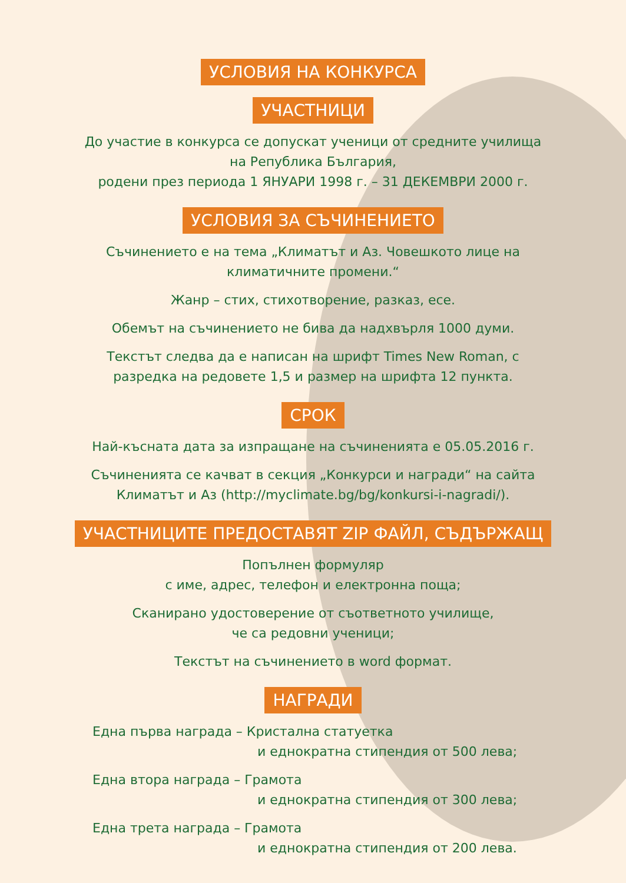УСЛОВИЯ НА КОНКУРСА
УЧАСТНИЦИ
До участие в конкурса се допускат ученици от средните училища
на Република България,
родени през периода 1 ЯНУАРИ 1998 г. – 31 ДЕКЕМВРИ 2000 г.
УСЛОВИЯ ЗА СЪЧИНЕНИЕТО
Съчинението е на тема „Климатът и Аз. Човешкото лице на
климатичните промени.“
Жанр – стих, стихотворение, разказ, есе.
Обемът на съчинението не бива да надхвърля 1000 думи.
Текстът следва да е написан на шрифт Times New Roman, с
разредка на редовете 1,5 и размер на шрифта 12 пункта.
СРОК
Най-късната дата за изпращане на съчиненията е 05.05.2016 г.
Съчиненията се качват в секция „Конкурси и награди“ на сайта
Климатът и Аз (http://myclimate.bg/bg/konkursi-i-nagradi/).
УЧАСТНИЦИТЕ ПРЕДОСТАВЯТ ZIP ФАЙЛ, СЪДЪРЖАЩ
Попълнен формуляр
с име, адрес, телефон и електронна поща;
Сканирано удостоверение от съответното училище,
че са редовни ученици;
Текстът на съчинението в word формат.
НАГРАДИ
Една първа награда – Кристална статуетка
и еднократна стипендия от 500 лева;
Една втора награда – Грамота
и еднократна стипендия от 300 лева;
Една трета награда – Грамота
и еднократна стипендия от 200 лева.